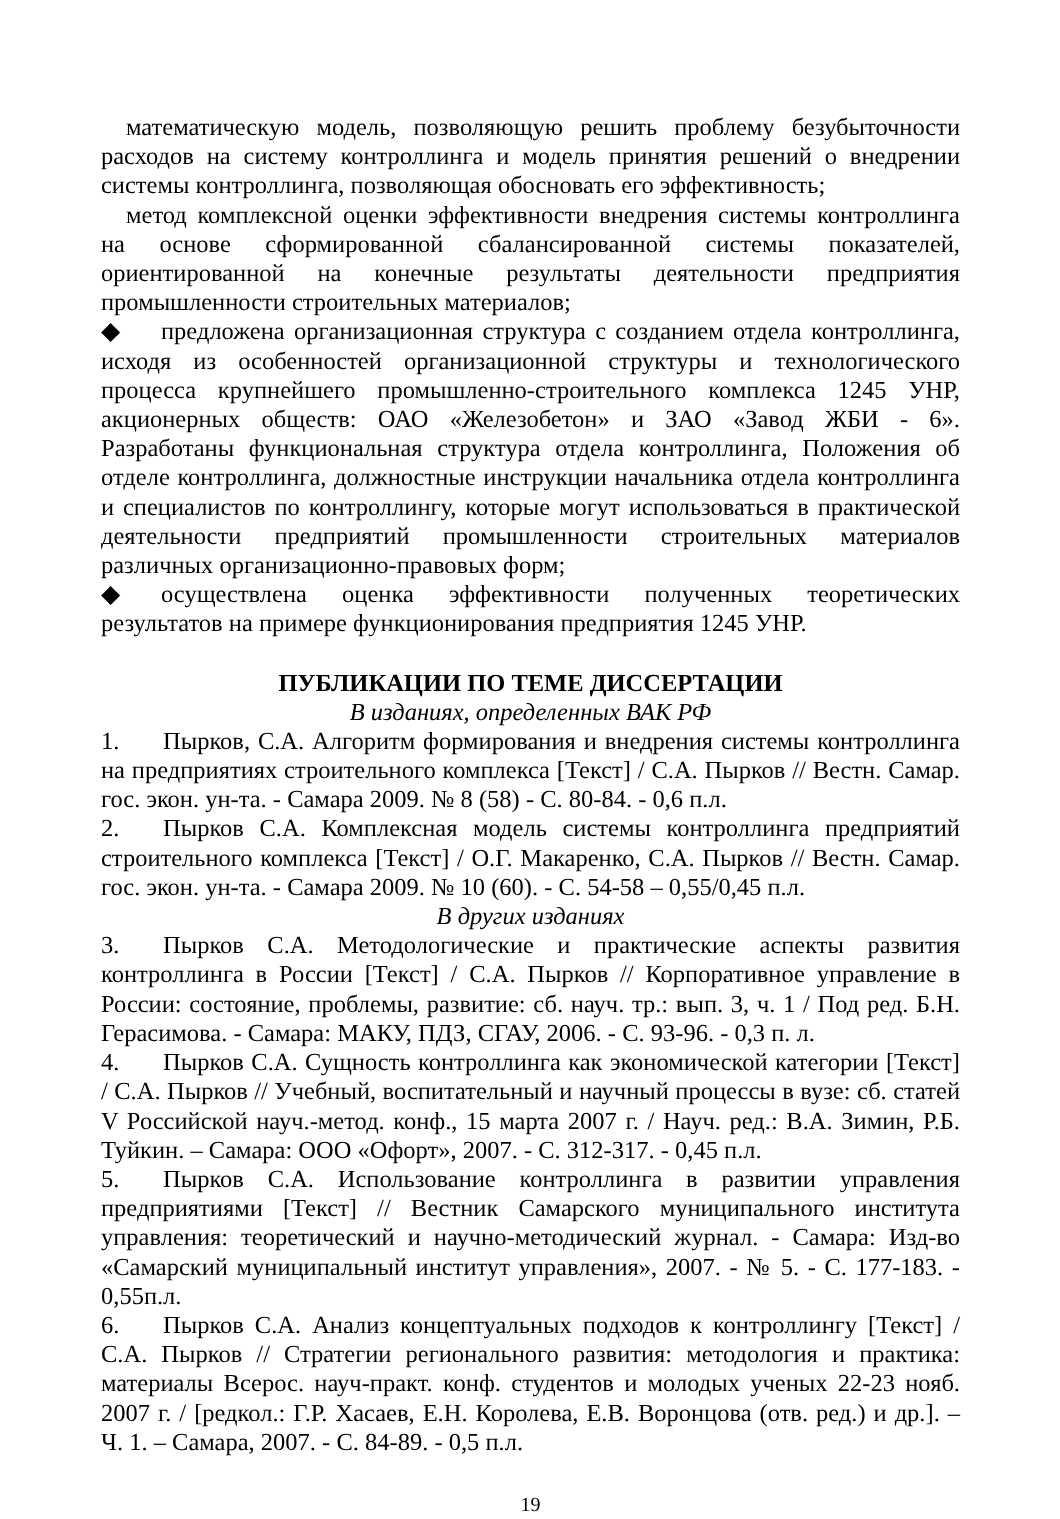математическую модель, позволяющую решить проблему безубыточности расходов на систему контроллинга и модель принятия решений о внедрении системы контроллинга, позволяющая обосновать его эффективность;
метод комплексной оценки эффективности внедрения системы контроллинга на основе сформированной сбалансированной системы показателей, ориентированной на конечные результаты деятельности предприятия промышленности строительных материалов;
◆ предложена организационная структура с созданием отдела контроллинга, исходя из особенностей организационной структуры и технологического процесса крупнейшего промышленно-строительного комплекса 1245 УНР, акционерных обществ: ОАО «Железобетон» и ЗАО «Завод ЖБИ - 6». Разработаны функциональная структура отдела контроллинга, Положения об отделе контроллинга, должностные инструкции начальника отдела контроллинга и специалистов по контроллингу, которые могут использоваться в практической деятельности предприятий промышленности строительных материалов различных организационно-правовых форм;
◆ осуществлена оценка эффективности полученных теоретических результатов на примере функционирования предприятия 1245 УНР.
ПУБЛИКАЦИИ ПО ТЕМЕ ДИССЕРТАЦИИ
В изданиях, определенных ВАК РФ
1. Пырков, С.А. Алгоритм формирования и внедрения системы контроллинга на предприятиях строительного комплекса [Текст] / С.А. Пырков // Вестн. Самар. гос. экон. ун-та. - Самара 2009. № 8 (58) - С. 80-84. - 0,6 п.л.
2. Пырков С.А. Комплексная модель системы контроллинга предприятий строительного комплекса [Текст] / О.Г. Макаренко, С.А. Пырков // Вестн. Самар. гос. экон. ун-та. - Самара 2009. № 10 (60). - С. 54-58 – 0,55/0,45 п.л.
В других изданиях
3. Пырков С.А. Методологические и практические аспекты развития контроллинга в России [Текст] / С.А. Пырков // Корпоративное управление в России: состояние, проблемы, развитие: сб. науч. тр.: вып. 3, ч. 1 / Под ред. Б.Н. Герасимова. - Самара: МАКУ, ПДЗ, СГАУ, 2006. - С. 93-96. - 0,3 п. л.
4. Пырков С.А. Сущность контроллинга как экономической категории [Текст] / С.А. Пырков // Учебный, воспитательный и научный процессы в вузе: сб. статей V Российской науч.-метод. конф., 15 марта 2007 г. / Науч. ред.: В.А. Зимин, Р.Б. Туйкин. – Самара: ООО «Офорт», 2007. - С. 312-317. - 0,45 п.л.
5. Пырков С.А. Использование контроллинга в развитии управления предприятиями [Текст] // Вестник Самарского муниципального института управления: теоретический и научно-методический журнал. - Самара: Изд-во «Самарский муниципальный институт управления», 2007. - № 5. - С. 177-183. - 0,55п.л.
6. Пырков С.А. Анализ концептуальных подходов к контроллингу [Текст] / С.А. Пырков // Стратегии регионального развития: методология и практика: материалы Всерос. науч-практ. конф. студентов и молодых ученых 22-23 нояб. 2007 г. / [редкол.: Г.Р. Хасаев, Е.Н. Королева, Е.В. Воронцова (отв. ред.) и др.]. – Ч. 1. – Самара, 2007. - С. 84-89. - 0,5 п.л.
19